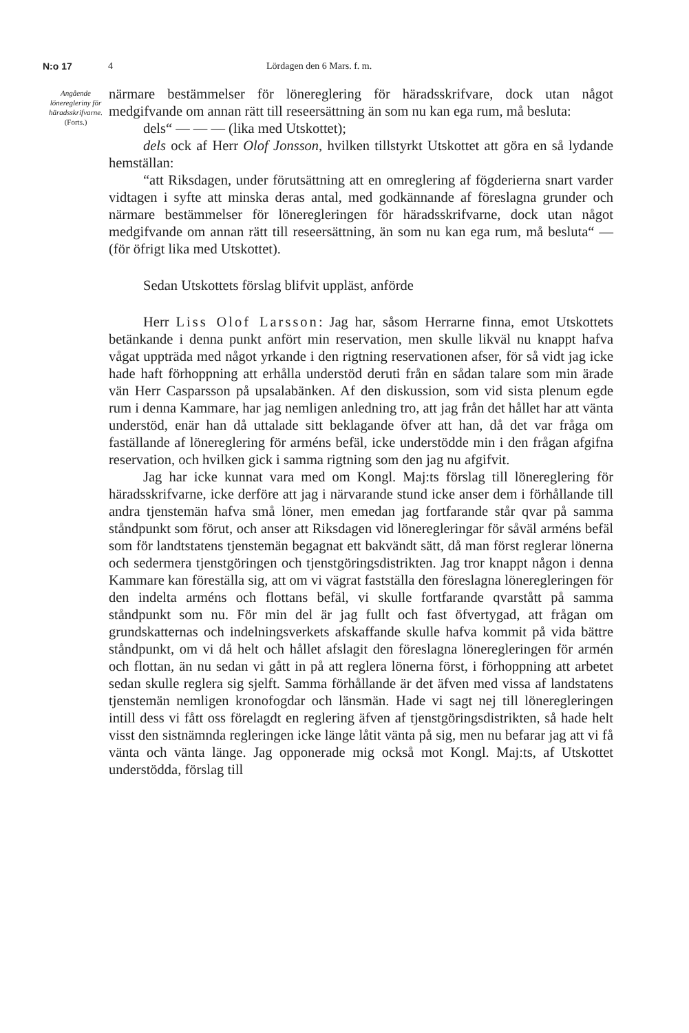N:o 17 4 Lördagen den 6 Mars. f. m.
Angående löneregleriny för häradsskrifvarne.
(Forts.)
närmare bestämmelser för lönereglering för häradsskrifvare, dock utan något medgifvande om annan rätt till reseersättning än som nu kan ega rum, må besluta:
dels“ — — — (lika med Utskottet);
dels ock af Herr Olof Jonsson, hvilken tillstyrkt Utskottet att göra en så lydande hemställan:
“att Riksdagen, under förutsättning att en omreglering af fögderierna snart varder vidtagen i syfte att minska deras antal, med godkännande af föreslagna grunder och närmare bestämmelser för löneregleringen för häradsskrifvarne, dock utan något medgifvande om annan rätt till reseersättning, än som nu kan ega rum, må besluta“ — (för öfrigt lika med Utskottet).
Sedan Utskottets förslag blifvit uppläst, anförde
Herr Liss Olof Larsson: Jag har, såsom Herrarne finna, emot Utskottets betänkande i denna punkt anfört min reservation, men skulle likväl nu knappt hafva vågat uppträda med något yrkande i den rigtning reservationen afser, för så vidt jag icke hade haft förhoppning att erhålla understöd deruti från en sådan talare som min ärade vän Herr Casparsson på upsalabänken. Af den diskussion, som vid sista plenum egde rum i denna Kammare, har jag nemligen anledning tro, att jag från det hållet har att vänta understöd, enär han då uttalade sitt beklagande öfver att han, då det var fråga om faställande af lönereglering för arméns befäl, icke understödde min i den frågan afgifna reservation, och hvilken gick i samma rigtning som den jag nu afgifvit.
Jag har icke kunnat vara med om Kongl. Maj:ts förslag till lönereglering för häradsskrifvarne, icke derföre att jag i närvarande stund icke anser dem i förhållande till andra tjenstemän hafva små löner, men emedan jag fortfarande står qvar på samma ståndpunkt som förut, och anser att Riksdagen vid löneregleringar för såväl arméns befäl som för landtstatens tjenstemän begagnat ett bakvändt sätt, då man först reglerar lönerna och sedermera tjenstgöringen och tjenstgöringsdistrikten. Jag tror knappt någon i denna Kammare kan föreställa sig, att om vi vägrat fastställa den föreslagna löneregleringen för den indelta arméns och flottans befäl, vi skulle fortfarande qvarstått på samma ståndpunkt som nu. För min del är jag fullt och fast öfvertygad, att frågan om grundskatternas och indelningsverkets afskaffande skulle hafva kommit på vida bättre ståndpunkt, om vi då helt och hållet afslagit den föreslagna löneregleringen för armén och flottan, än nu sedan vi gått in på att reglera lönerna först, i förhoppning att arbetet sedan skulle reglera sig sjelft. Samma förhållande är det äfven med vissa af landstatens tjenstemän nemligen kronofogdar och länsmän. Hade vi sagt nej till löneregleringen intill dess vi fått oss förelagdt en reglering äfven af tjenstgöringsdistrikten, så hade helt visst den sistnämnda regleringen icke länge låtit vänta på sig, men nu befarar jag att vi få vänta och vänta länge. Jag opponerade mig också mot Kongl. Maj:ts, af Utskottet understödda, förslag till